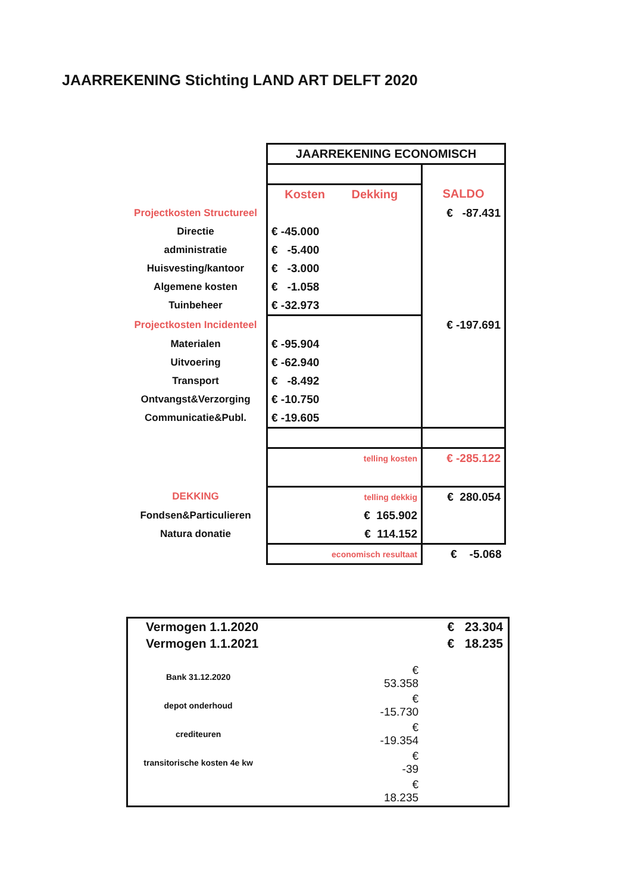JAARREKENING Stichting LAND ART DELFT 2020
| | JAARREKENING ECONOMISCH | |
| | Kosten Dekking | SALDO |
| Projectkosten Structureel | | € -87.431 |
| Directie | € -45.000 | |
| administratie | € -5.400 | |
| Huisvesting/kantoor | € -3.000 | |
| Algemene kosten | € -1.058 | |
| Tuinbeheer | € -32.973 | |
| Projectkosten Incidenteel | | € -197.691 |
| Materialen | € -95.904 | |
| Uitvoering | € -62.940 | |
| Transport | € -8.492 | |
| Ontvangst&Verzorging | € -10.750 | |
| Communicatie&Publ. | € -19.605 | |
| | telling kosten | € -285.122 |
| DEKKING | telling dekkig | € 280.054 |
| Fondsen&Particulieren | € 165.902 | |
| Natura donatie | € 114.152 | |
| | economisch resultaat | € -5.068 |
| Vermogen 1.1.2020 | | | € 23.304 |
| Vermogen 1.1.2021 | | | € 18.235 |
| Bank 31.12.2020 | | € 53.358 | |
| depot onderhoud | | € -15.730 | |
| crediteuren | | € -19.354 | |
| transitorische kosten 4e kw | | € -39 | |
| | | € 18.235 | |